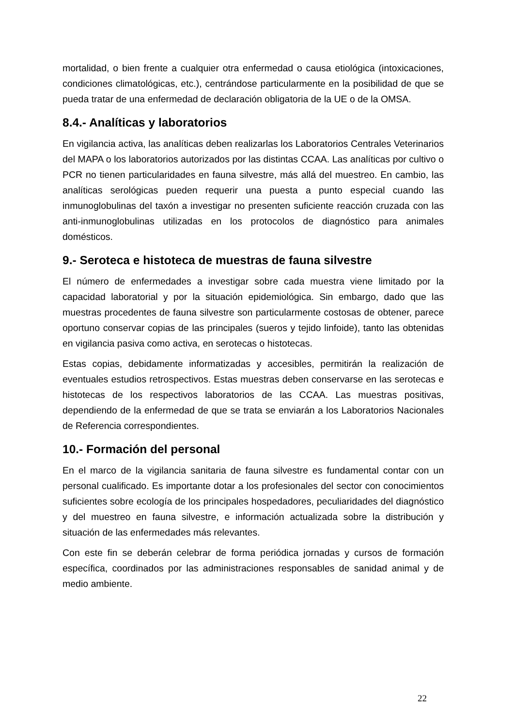mortalidad, o bien frente a cualquier otra enfermedad o causa etiológica (intoxicaciones, condiciones climatológicas, etc.), centrándose particularmente en la posibilidad de que se pueda tratar de una enfermedad de declaración obligatoria de la UE o de la OMSA.
8.4.- Analíticas y laboratorios
En vigilancia activa, las analíticas deben realizarlas los Laboratorios Centrales Veterinarios del MAPA o los laboratorios autorizados por las distintas CCAA. Las analíticas por cultivo o PCR no tienen particularidades en fauna silvestre, más allá del muestreo. En cambio, las analíticas serológicas pueden requerir una puesta a punto especial cuando las inmunoglobulinas del taxón a investigar no presenten suficiente reacción cruzada con las anti-inmunoglobulinas utilizadas en los protocolos de diagnóstico para animales domésticos.
9.- Seroteca e histoteca de muestras de fauna silvestre
El número de enfermedades a investigar sobre cada muestra viene limitado por la capacidad laboratorial y por la situación epidemiológica. Sin embargo, dado que las muestras procedentes de fauna silvestre son particularmente costosas de obtener, parece oportuno conservar copias de las principales (sueros y tejido linfoide), tanto las obtenidas en vigilancia pasiva como activa, en serotecas o histotecas.
Estas copias, debidamente informatizadas y accesibles, permitirán la realización de eventuales estudios retrospectivos. Estas muestras deben conservarse en las serotecas e histotecas de los respectivos laboratorios de las CCAA. Las muestras positivas, dependiendo de la enfermedad de que se trata se enviarán a los Laboratorios Nacionales de Referencia correspondientes.
10.- Formación del personal
En el marco de la vigilancia sanitaria de fauna silvestre es fundamental contar con un personal cualificado. Es importante dotar a los profesionales del sector con conocimientos suficientes sobre ecología de los principales hospedadores, peculiaridades del diagnóstico y del muestreo en fauna silvestre, e información actualizada sobre la distribución y situación de las enfermedades más relevantes.
Con este fin se deberán celebrar de forma periódica jornadas y cursos de formación específica, coordinados por las administraciones responsables de sanidad animal y de medio ambiente.
22